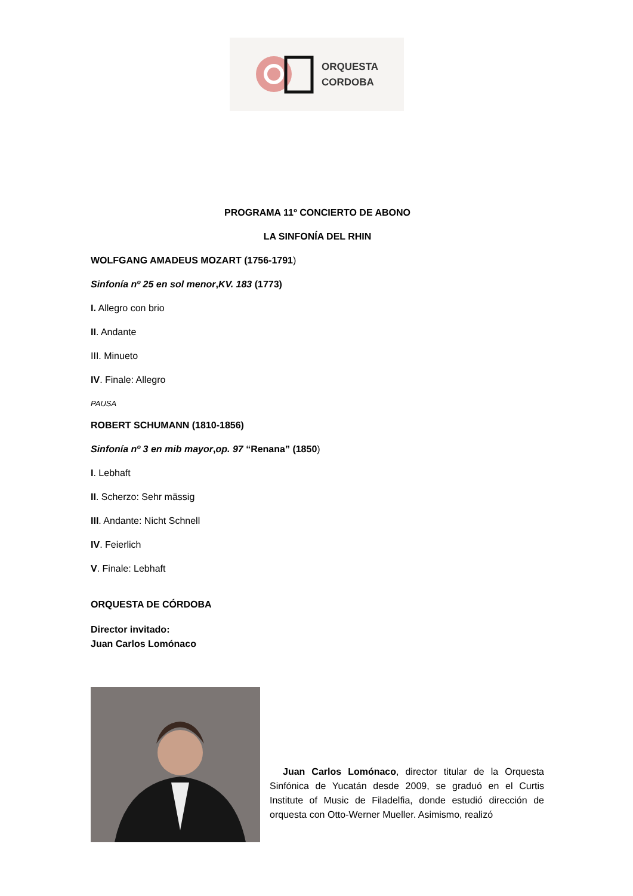ORQUESTA
CORDOBA
PROGRAMA 11º CONCIERTO DE ABONO
LA SINFONÍA DEL RHIN
WOLFGANG AMADEUS MOZART (1756-1791)
Sinfonía nº 25 en sol menor,KV. 183 (1773)
I. Allegro con brio
II. Andante
III. Minueto
IV. Finale: Allegro
PAUSA
ROBERT SCHUMANN (1810-1856)
Sinfonía nº 3 en mib mayor,op. 97 “Renana” (1850)
I. Lebhaft
II. Scherzo: Sehr mässig
III. Andante: Nicht Schnell
IV. Feierlich
V. Finale: Lebhaft
ORQUESTA DE CÓRDOBA
Director invitado:
Juan Carlos Lomónaco
Juan Carlos Lomónaco, director titular de la Orquesta Sinfónica de Yucatán desde 2009, se graduó en el Curtis Institute of Music de Filadelfia, donde estudió dirección de orquesta con Otto-Werner Mueller. Asimismo, realizó